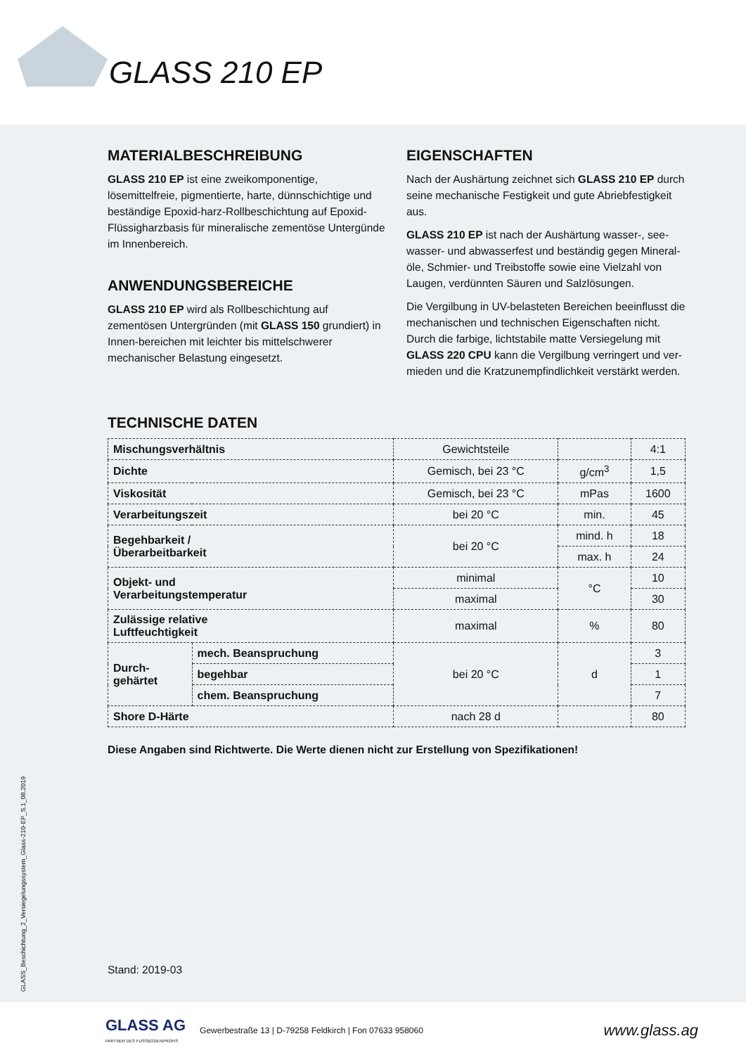GLASS 210 EP
MATERIALBESCHREIBUNG
GLASS 210 EP ist eine zweikomponentige, lösemittelfreie, pigmentierte, harte, dünnschichtige und beständige Epoxid-harz-Rollbeschichtung auf Epoxid-Flüssigharzbasis für mineralische zementöse Untergünde im Innenbereich.
ANWENDUNGSBEREICHE
GLASS 210 EP wird als Rollbeschichtung auf zementösen Untergründen (mit GLASS 150 grundiert) in Innen-bereichen mit leichter bis mittelschwerer mechanischer Belastung eingesetzt.
EIGENSCHAFTEN
Nach der Aushärtung zeichnet sich GLASS 210 EP durch seine mechanische Festigkeit und gute Abriebfestigkeit aus.
GLASS 210 EP ist nach der Aushärtung wasser-, see-wasser- und abwasserfest und beständig gegen Mineral-öle, Schmier- und Treibstoffe sowie eine Vielzahl von Laugen, verdünnten Säuren und Salzlösungen.
Die Vergilbung in UV-belasteten Bereichen beeinflusst die mechanischen und technischen Eigenschaften nicht. Durch die farbige, lichtstabile matte Versiegelung mit GLASS 220 CPU kann die Vergilbung verringert und ver-mieden und die Kratzunempfindlichkeit verstärkt werden.
TECHNISCHE DATEN
| Mischungsverhältnis | | Gewichtsteile | | 4:1 |
| Dichte | | Gemisch, bei 23 °C | g/cm<sup>3</sup> | 1,5 |
| Viskosität | | Gemisch, bei 23 °C | mPas | 1600 |
| Verarbeitungszeit | | bei 20 °C | min. | 45 |
| Begehbarkeit / Überarbeitbarkeit | | bei 20 °C | mind. h | 18 |
| | | | max. h | 24 |
| Objekt- und Verarbeitungstemperatur | | minimal | °C | 10 |
| | | maximal | | 30 |
| Zulässige relative Luftfeuchtigkeit | | maximal | % | 80 |
| Durch- gehärtet | mech. Beanspruchung | bei 20 °C | d | 3 |
| | begehbar | | | 1 |
| | chem. Beanspruchung | | | 7 |
| Shore D-Härte | | nach 28 d | | 80 |
Diese Angaben sind Richtwerte. Die Werte dienen nicht zur Erstellung von Spezifikationen!
Stand: 2019-03
GLASS_Beschichtung_2_Versiegelungssystem_Glass-210-EP_S.1_08.2019
GLASS AG
PARTNER DES FUSSBODENPROFIS
Gewerbestraße 13 | D-79258 Feldkirch | Fon 07633 958060
www.glass.ag